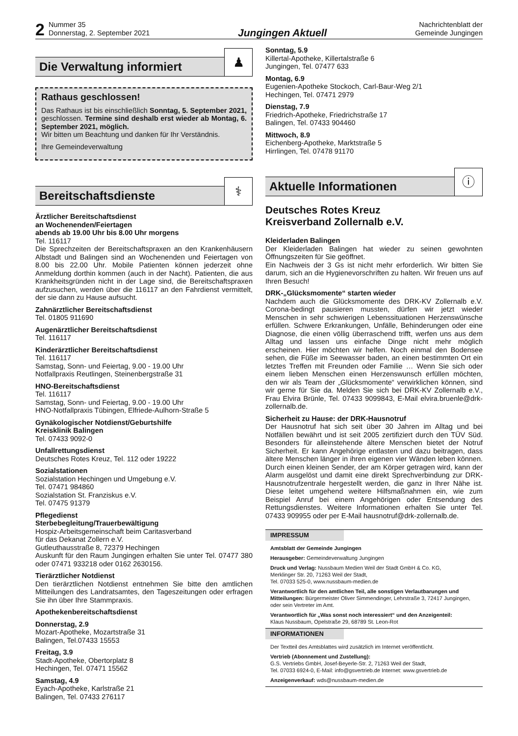2 Nummer 35
Donnerstag, 2. September 2021 Jungingen Aktuell Nachrichtenblatt der
Gemeinde Jungingen
Die Verwaltung informiert
♟
Rathaus geschlossen!
Das Rathaus ist bis einschließlich Sonntag, 5. September 2021, geschlossen. Termine sind deshalb erst wieder ab Montag, 6. September 2021, möglich.
Wir bitten um Beachtung und danken für Ihr Verständnis.
Ihre Gemeindeverwaltung
Bereitschaftsdienste
⚕
Ärztlicher Bereitschaftsdienst
an Wochenenden/Feiertagen
abends ab 19.00 Uhr bis 8.00 Uhr morgens
Tel. 116117
Die Sprechzeiten der Bereitschaftspraxen an den Krankenhäusern Albstadt und Balingen sind an Wochenenden und Feiertagen von 8.00 bis 22.00 Uhr. Mobile Patienten können jederzeit ohne Anmeldung dorthin kommen (auch in der Nacht). Patienten, die aus Krankheitsgründen nicht in der Lage sind, die Bereitschaftspraxen aufzusuchen, werden über die 116117 an den Fahrdienst vermittelt, der sie dann zu Hause aufsucht.
Zahnärztlicher Bereitschaftsdienst
Tel. 01805 911690
Augenärztlicher Bereitschaftsdienst
Tel. 116117
Kinderärztlicher Bereitschaftsdienst
Tel. 116117
Samstag, Sonn- und Feiertag, 9.00 - 19.00 Uhr
Notfallpraxis Reutlingen, Steinenbergstraße 31
HNO-Bereitschaftsdienst
Tel. 116117
Samstag, Sonn- und Feiertag, 9.00 - 19.00 Uhr
HNO-Notfallpraxis Tübingen, Elfriede-Aulhorn-Straße 5
Gynäkologischer Notdienst/Geburtshilfe
Kreisklinik Balingen
Tel. 07433 9092-0
Unfallrettungsdienst
Deutsches Rotes Kreuz, Tel. 112 oder 19222
Sozialstationen
Sozialstation Hechingen und Umgebung e.V.
Tel. 07471 984860
Sozialstation St. Franziskus e.V.
Tel. 07475 91379
Pflegedienst
Sterbebegleitung/Trauerbewältigung
Hospiz-Arbeitsgemeinschaft beim Caritasverband
für das Dekanat Zollern e.V.
Gutleuthausstraße 8, 72379 Hechingen
Auskunft für den Raum Jungingen erhalten Sie unter Tel. 07477 380 oder 07471 933218 oder 0162 2630156.
Tierärztlicher Notdienst
Den tierärztlichen Notdienst entnehmen Sie bitte den amtlichen Mitteilungen des Landratsamtes, den Tageszeitungen oder erfragen Sie ihn über Ihre Stammpraxis.
Apothekenbereitschaftsdienst
Donnerstag, 2.9
Mozart-Apotheke, Mozartstraße 31
Balingen, Tel.07433 15553
Freitag, 3.9
Stadt-Apotheke, Obertorplatz 8
Hechingen, Tel. 07471 15562
Samstag, 4.9
Eyach-Apotheke, Karlstraße 21
Balingen, Tel. 07433 276117
Sonntag, 5.9
Killertal-Apotheke, Killertalstraße 6
Jungingen, Tel. 07477 633
Montag, 6.9
Eugenien-Apotheke Stockoch, Carl-Baur-Weg 2/1
Hechingen, Tel. 07471 2979
Dienstag, 7.9
Friedrich-Apotheke, Friedrichstraße 17
Balingen, Tel. 07433 904460
Mittwoch, 8.9
Eichenberg-Apotheke, Marktstraße 5
Hirrlingen, Tel. 07478 91170
Aktuelle Informationen
ⓘ
Deutsches Rotes Kreuz
Kreisverband Zollernalb e.V.
Kleiderladen Balingen
Der Kleiderladen Balingen hat wieder zu seinen gewohnten Öffnungszeiten für Sie geöffnet.
Ein Nachweis der 3 Gs ist nicht mehr erforderlich. Wir bitten Sie darum, sich an die Hygienevorschriften zu halten. Wir freuen uns auf Ihren Besuch!
DRK-„Glücksmomente“ starten wieder
Nachdem auch die Glücksmomente des DRK-KV Zollernalb e.V. Corona-bedingt pausieren mussten, dürfen wir jetzt wieder Menschen in sehr schwierigen Lebenssituationen Herzenswünsche erfüllen. Schwere Erkrankungen, Unfälle, Behinderungen oder eine Diagnose, die einen völlig überraschend trifft, werfen uns aus dem Alltag und lassen uns einfache Dinge nicht mehr möglich erscheinen. Hier möchten wir helfen. Noch einmal den Bodensee sehen, die Füße im Seewasser baden, an einen bestimmten Ort ein letztes Treffen mit Freunden oder Familie … Wenn Sie sich oder einem lieben Menschen einen Herzenswunsch erfüllen möchten, den wir als Team der „Glücksmomente“ verwirklichen können, sind wir gerne für Sie da. Melden Sie sich bei DRK-KV Zollernalb e.V., Frau Elvira Brünle, Tel. 07433 9099843, E-Mail elvira.bruenle@drk-zollernalb.de.
Sicherheit zu Hause: der DRK-Hausnotruf
Der Hausnotruf hat sich seit über 30 Jahren im Alltag und bei Notfällen bewährt und ist seit 2005 zertifiziert durch den TÜV Süd. Besonders für alleinstehende ältere Menschen bietet der Notruf Sicherheit. Er kann Angehörige entlasten und dazu beitragen, dass ältere Menschen länger in ihren eigenen vier Wänden leben können. Durch einen kleinen Sender, der am Körper getragen wird, kann der Alarm ausgelöst und damit eine direkt Sprechverbindung zur DRK-Hausnotrufzentrale hergestellt werden, die ganz in Ihrer Nähe ist. Diese leitet umgehend weitere Hilfsmaßnahmen ein, wie zum Beispiel Anruf bei einem Angehörigen oder Entsendung des Rettungsdienstes. Weitere Informationen erhalten Sie unter Tel. 07433 909955 oder per E-Mail hausnotruf@drk-zollernalb.de.
IMPRESSUM
Amtsblatt der Gemeinde Jungingen
Herausgeber: Gemeindeverwaltung Jungingen
Druck und Verlag: Nussbaum Medien Weil der Stadt GmbH & Co. KG,
Merklinger Str. 20, 71263 Weil der Stadt,
Tel. 07033 525-0, www.nussbaum-medien.de
Verantwortlich für den amtlichen Teil, alle sonstigen Verlautbarungen und Mitteilungen: Bürgermeister Oliver Simmendinger, Lehrstraße 3, 72417 Jungingen, oder sein Vertreter im Amt.
Verantwortlich für „Was sonst noch interessiert“ und den Anzeigenteil:
Klaus Nussbaum, Opelstraße 29, 68789 St. Leon-Rot
INFORMATIONEN
Der Textteil des Amtsblattes wird zusätzlich im Internet veröffentlicht.
Vertrieb (Abonnement und Zustellung):
G.S. Vertriebs GmbH, Josef-Beyerle-Str. 2, 71263 Weil der Stadt,
Tel. 07033 6924-0, E-Mail: info@gsvertrieb.de Internet: www.gsvertrieb.de
Anzeigenverkauf: wds@nussbaum-medien.de